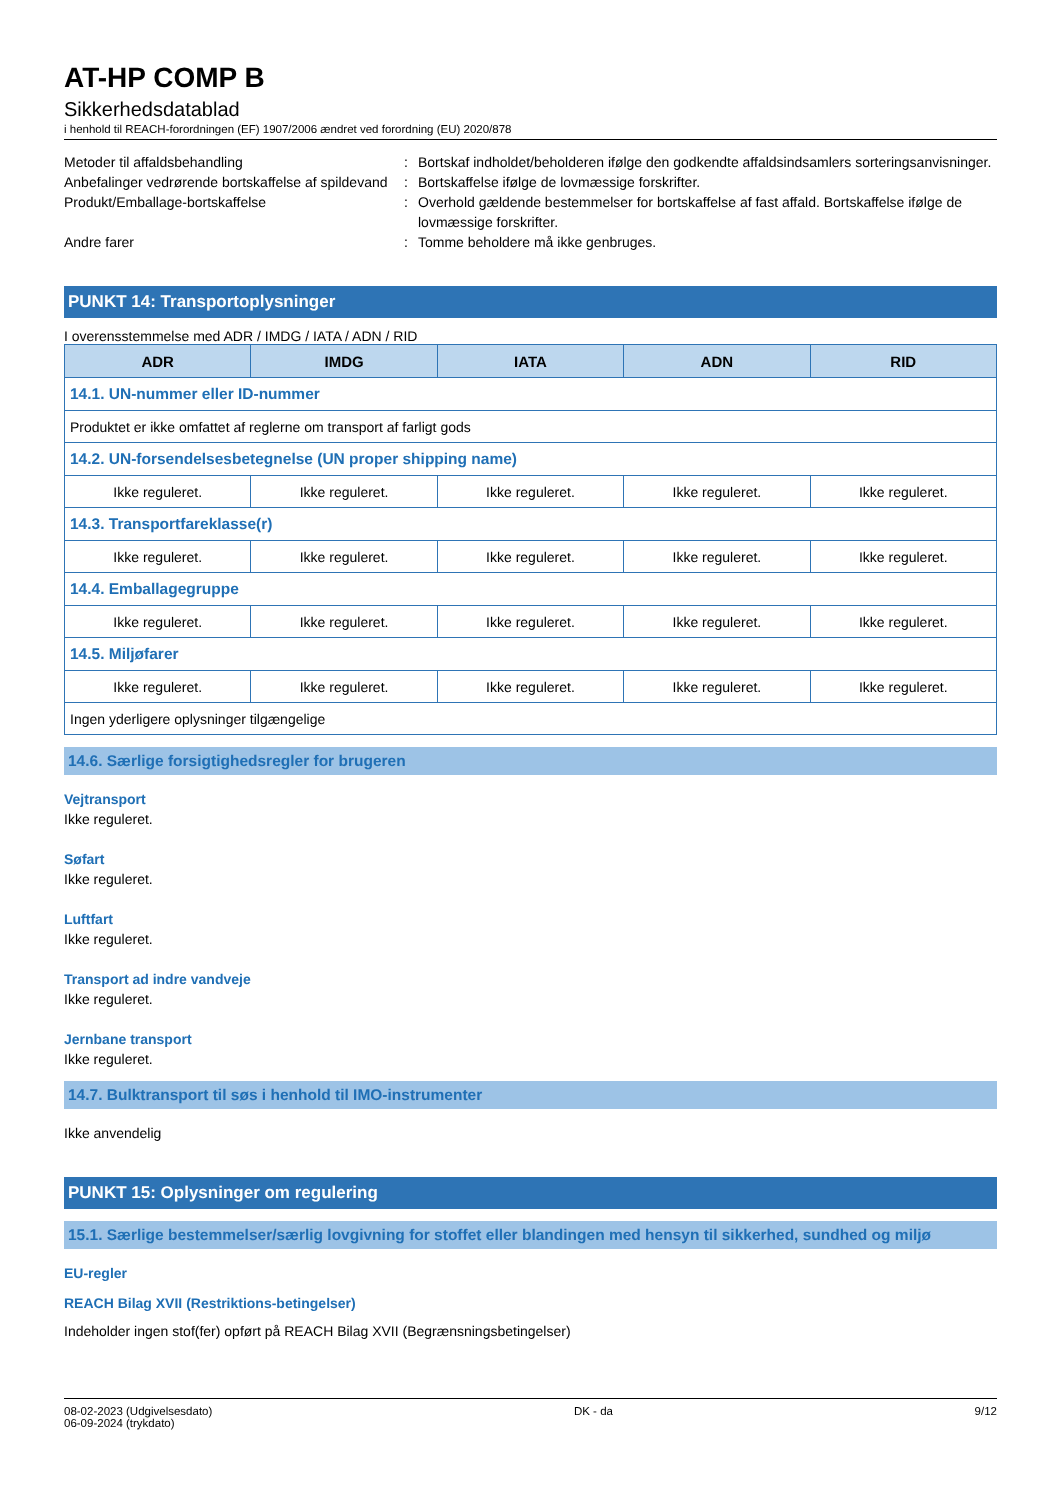AT-HP COMP B
Sikkerhedsdatablad
i henhold til REACH-forordningen (EF) 1907/2006 ændret ved forordning (EU) 2020/878
Metoder til affaldsbehandling : Bortskaf indholdet/beholderen ifølge den godkendte affaldsindsamlers sorteringsanvisninger.
Anbefalinger vedrørende bortskaffelse af spildevand
: Bortskaffelse ifølge de lovmæssige forskrifter.
Produkt/Emballage-bortskaffelse : Overhold gældende bestemmelser for bortskaffelse af fast affald. Bortskaffelse ifølge de lovmæssige forskrifter.
Andre farer : Tomme beholdere må ikke genbruges.
PUNKT 14: Transportoplysninger
I overensstemmelse med ADR / IMDG / IATA / ADN / RID
| ADR | IMDG | IATA | ADN | RID |
| --- | --- | --- | --- | --- |
| 14.1. UN-nummer eller ID-nummer | | | | |
| Produktet er ikke omfattet af reglerne om transport af farligt gods | | | | |
| 14.2. UN-forsendelsesbetegnelse (UN proper shipping name) | | | | |
| Ikke reguleret. | Ikke reguleret. | Ikke reguleret. | Ikke reguleret. | Ikke reguleret. |
| 14.3. Transportfareklasse(r) | | | | |
| Ikke reguleret. | Ikke reguleret. | Ikke reguleret. | Ikke reguleret. | Ikke reguleret. |
| 14.4. Emballagegruppe | | | | |
| Ikke reguleret. | Ikke reguleret. | Ikke reguleret. | Ikke reguleret. | Ikke reguleret. |
| 14.5. Miljøfarer | | | | |
| Ikke reguleret. | Ikke reguleret. | Ikke reguleret. | Ikke reguleret. | Ikke reguleret. |
| Ingen yderligere oplysninger tilgængelige | | | | |
14.6. Særlige forsigtighedsregler for brugeren
Vejtransport
Ikke reguleret.
Søfart
Ikke reguleret.
Luftfart
Ikke reguleret.
Transport ad indre vandveje
Ikke reguleret.
Jernbane transport
Ikke reguleret.
14.7. Bulktransport til søs i henhold til IMO-instrumenter
Ikke anvendelig
PUNKT 15: Oplysninger om regulering
15.1. Særlige bestemmelser/særlig lovgivning for stoffet eller blandingen med hensyn til sikkerhed, sundhed og miljø
EU-regler
REACH Bilag XVII (Restriktions-betingelser)
Indeholder ingen stof(fer) opført på REACH Bilag XVII (Begrænsningsbetingelser)
08-02-2023 (Udgivelsesdato)
06-09-2024 (trykdato)
DK - da 9/12